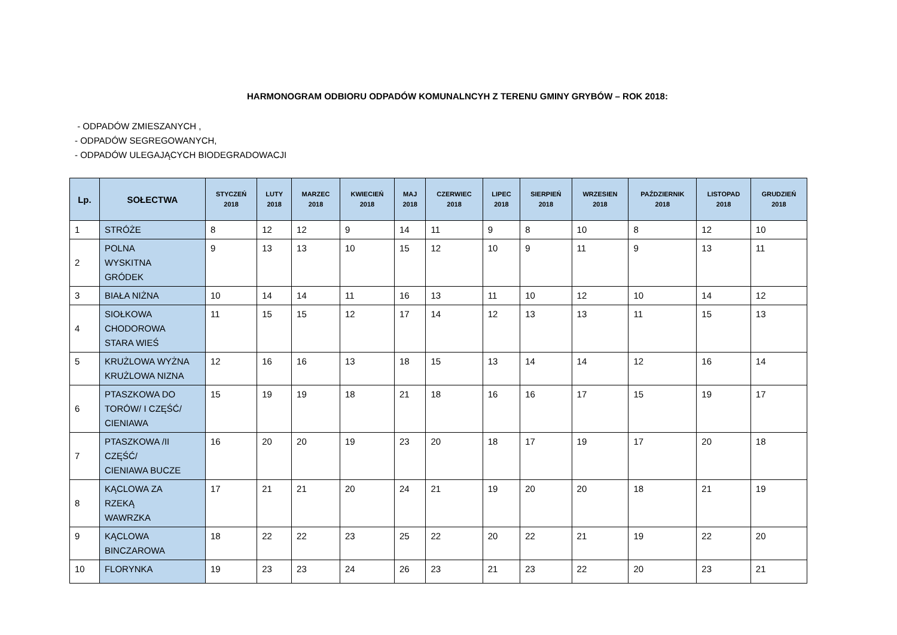HARMONOGRAM ODBIORU ODPADÓW KOMUNALNCYH Z TERENU GMINY GRYBÓW – ROK 2018:
- ODPADÓW ZMIESZANYCH ,
- ODPADÓW SEGREGOWANYCH,
- ODPADÓW ULEGAJĄCYCH BIODEGRADOWACJI
| Lp. | SOŁECTWA | STYCZEŃ 2018 | LUTY 2018 | MARZEC 2018 | KWIECIEŃ 2018 | MAJ 2018 | CZERWIEC 2018 | LIPEC 2018 | SIERPIEŃ 2018 | WRZESIEN 2018 | PAŹDZIERNIK 2018 | LISTOPAD 2018 | GRUDZIEŃ 2018 |
| --- | --- | --- | --- | --- | --- | --- | --- | --- | --- | --- | --- | --- | --- |
| 1 | STRÓŻE | 8 | 12 | 12 | 9 | 14 | 11 | 9 | 8 | 10 | 8 | 12 | 10 |
| 2 | POLNA WYSKITNA GRÓDEK | 9 | 13 | 13 | 10 | 15 | 12 | 10 | 9 | 11 | 9 | 13 | 11 |
| 3 | BIAŁA NIŻNA | 10 | 14 | 14 | 11 | 16 | 13 | 11 | 10 | 12 | 10 | 14 | 12 |
| 4 | SIOŁKOWA CHODOROWA STARA WIEŚ | 11 | 15 | 15 | 12 | 17 | 14 | 12 | 13 | 13 | 11 | 15 | 13 |
| 5 | KRUŻLOWA WYŻNA KRUŻLOWA NIZNA | 12 | 16 | 16 | 13 | 18 | 15 | 13 | 14 | 14 | 12 | 16 | 14 |
| 6 | PTASZKOWA DO TORÓW/ I CZĘŚĆ/ CIENIAWA | 15 | 19 | 19 | 18 | 21 | 18 | 16 | 16 | 17 | 15 | 19 | 17 |
| 7 | PTASZKOWA /II CZĘŚĆ/ CIENIAWA BUCZE | 16 | 20 | 20 | 19 | 23 | 20 | 18 | 17 | 19 | 17 | 20 | 18 |
| 8 | KĄCLOWA ZA RZEKĄ WAWRZKA | 17 | 21 | 21 | 20 | 24 | 21 | 19 | 20 | 20 | 18 | 21 | 19 |
| 9 | KĄCLOWA BINCZAROWA | 18 | 22 | 22 | 23 | 25 | 22 | 20 | 22 | 21 | 19 | 22 | 20 |
| 10 | FLORYNKA | 19 | 23 | 23 | 24 | 26 | 23 | 21 | 23 | 22 | 20 | 23 | 21 |